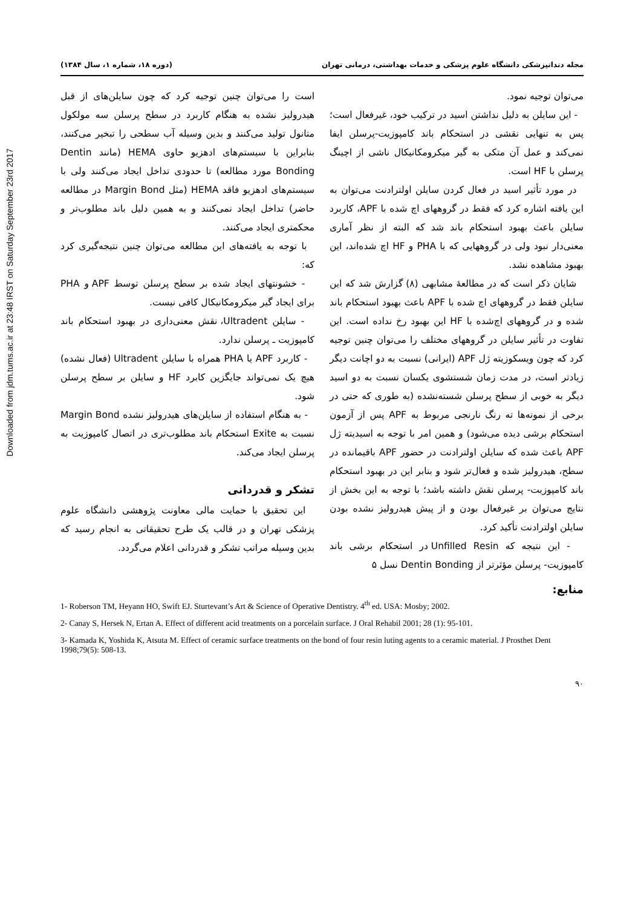Downloaded from jdm.tums.ac.ir at 23:48 IRST on Saturday September 23rd 2017
مجله دندانپزشکی دانشگاه علوم پزشکی و خدمات بهداشتی، درمانی تهران (دوره ۱۸، شماره ۱، سال ۱۳۸۴)
می‌توان توجیه نمود.
- این سایلن به دلیل نداشتن اسید در ترکیب خود، غیرفعال است؛ پس به تنهایی نقشی در استحکام باند کامپوزیت-پرسلن ایفا نمی‌کند و عمل آن متکی به گیر میکرومکانیکال ناشی از اچینگ پرسلن با HF است.
در مورد تأثیر اسید در فعال کردن سایلن اولترادنت می‌توان به این یافته اشاره کرد که فقط در گروههای اچ شده با APF، کاربرد سایلن باعث بهبود استحکام باند شد که البته از نظر آماری معنی‌دار نبود ولی در گروههایی که با PHA و HF اچ شده‌اند، این بهبود مشاهده نشد.
شایان ذکر است که در مطالعۀ مشابهی (۸) گزارش شد که این سایلن فقط در گروههای اچ شده با APF باعث بهبود استحکام باند شده و در گروههای اچ‌شده با HF این بهبود رخ نداده است. این تفاوت در تأثیر سایلن در گروههای مختلف را می‌توان چنین توجیه کرد که چون ویسکوزیته ژل APF (ایرانی) نسبت به دو اچانت دیگر زیادتر است، در مدت زمان شستشوی یکسان نسبت به دو اسید دیگر به خوبی از سطح پرسلن شسته‌نشده (به طوری که حتی در برخی از نمونه‌ها ته رنگ نارنجی مربوط به APF پس از آزمون استحکام برشی دیده می‌شود) و همین امر با توجه به اسیدیته ژل APF باعث شده که سایلن اولترادنت در حضور APF باقیمانده در سطح، هیدرولیز شده و فعال‌تر شود و بنابر این در بهبود استحکام باند کامپوزیت- پرسلن نقش داشته باشد؛ با توجه به این بخش از نتایج می‌توان بر غیرفعال بودن و از پیش هیدرولیز نشده بودن سایلن اولترادنت تأکید کرد.
- این نتیجه که Unfilled Resin در استحکام برشی باند کامپوزیت- پرسلن مؤثرتر از Dentin Bonding نسل ۵
است را می‌توان چنین توجیه کرد که چون سایلن‌های از قبل هیدرولیز نشده به هنگام کاربرد در سطح پرسلن سه مولکول متانول تولید می‌کنند و بدین وسیله آب سطحی را تبخیر می‌کنند، بنابراین با سیستم‌های ادهزیو حاوی HEMA (مانند Dentin Bonding مورد مطالعه) تا حدودی تداخل ایجاد می‌کنند ولی با سیستم‌های ادهزیو فاقد HEMA (مثل Margin Bond در مطالعه حاضر) تداخل ایجاد نمی‌کنند و به همین دلیل باند مطلوب‌تر و محکمتری ایجاد می‌کنند.
با توجه به یافته‌های این مطالعه می‌توان چنین نتیجه‌گیری کرد که:
- خشونتهای ایجاد شده بر سطح پرسلن توسط APF و PHA برای ایجاد گیر میکرومکانیکال کافی نیست.
- سایلن Ultradent، نقش معنی‌داری در بهبود استحکام باند کامپوزیت ـ پرسلن ندارد.
- کاربرد APF یا PHA همراه با سایلن Ultradent (فعال نشده) هیچ یک نمی‌تواند جایگزین کابرد HF و سایلن بر سطح پرسلن شود.
- به هنگام استفاده از سایلن‌های هیدرولیز نشده Margin Bond نسبت به Exite استحکام باند مطلوب‌تری در اتصال کامپوزیت به پرسلن ایجاد می‌کند.
تشکر و قدردانی
این تحقیق با حمایت مالی معاونت پژوهشی دانشگاه علوم پزشکی تهران و در قالب یک طرح تحقیقاتی به انجام رسید که بدین وسیله مراتب تشکر و قدردانی اعلام می‌گردد.
منابع:
1- Roberson TM, Heyann HO, Swift EJ. Sturtevant’s Art & Science of Operative Dentistry. 4<sup>th</sup> ed. USA: Mosby; 2002.
2- Canay S, Hersek N, Ertan A. Effect of different acid treatments on a porcelain surface. J Oral Rehabil 2001; 28 (1): 95-101.
3- Kamada K, Yoshida K, Atsuta M. Effect of ceramic surface treatments on the bond of four resin luting agents to a ceramic material. J Prosthet Dent 1998;79(5): 508-13.
۹۰